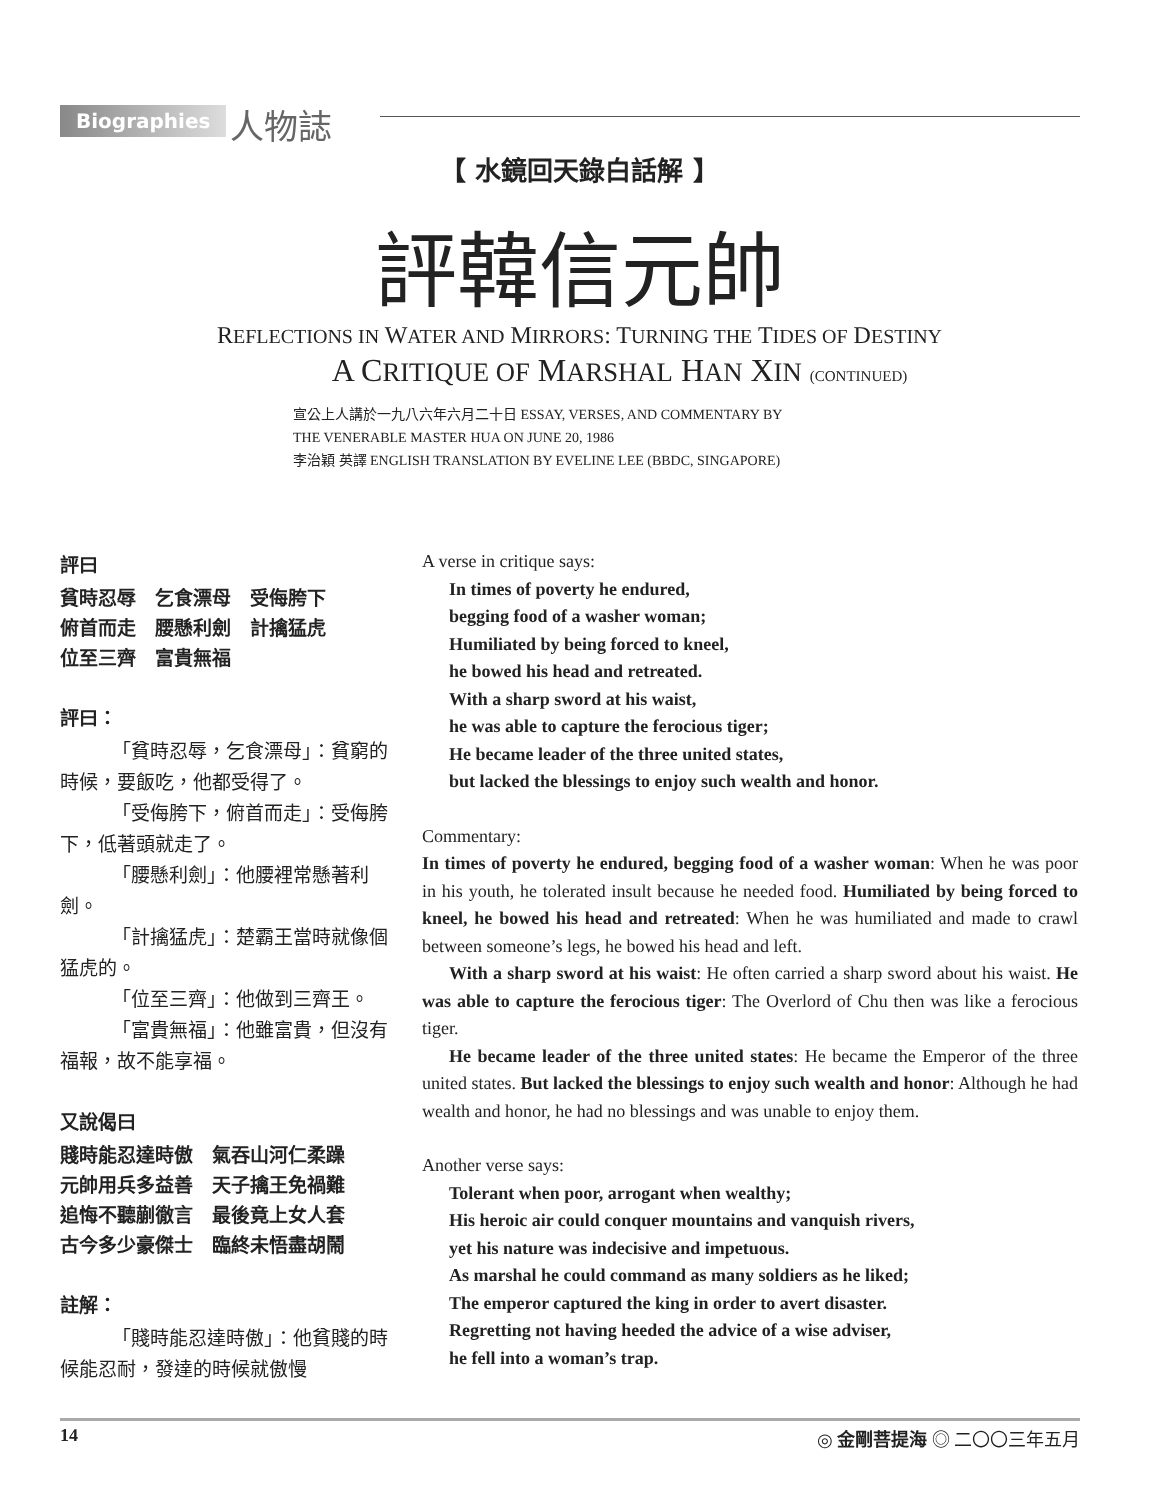Biographies 人物誌
【 水鏡回天錄白話解 】
評韓信元帥
REFLECTIONS IN WATER AND MIRRORS: TURNING THE TIDES OF DESTINY
A CRITIQUE OF MARSHAL HAN XIN (CONTINUED)
宣公上人講於一九八六年六月二十日 ESSAY, VERSES, AND COMMENTARY BY
THE VENERABLE MASTER HUA ON JUNE 20, 1986
李治穎 英譯 ENGLISH TRANSLATION BY EVELINE LEE (BBDC, SINGAPORE)
評曰
貧時忍辱　乞食漂母　受侮胯下
俯首而走　腰懸利劍　計擒猛虎
位至三齊　富貴無福
評曰：
「貧時忍辱，乞食漂母」：貧窮的時候，要飯吃，他都受得了。
「受侮胯下，俯首而走」：受侮胯下，低著頭就走了。
「腰懸利劍」：他腰裡常懸著利劍。
「計擒猛虎」：楚霸王當時就像個猛虎的。
「位至三齊」：他做到三齊王。
「富貴無福」：他雖富貴，但沒有福報，故不能享福。
又說偈曰
賤時能忍達時傲　氣吞山河仁柔躁
元帥用兵多益善　天子擒王免禍難
追悔不聽蒯徹言　最後竟上女人套
古今多少豪傑士　臨終未悟盡胡鬧
註解：
「賤時能忍達時傲」：他貧賤的時候能忍耐，發達的時候就傲慢
A verse in critique says:
In times of poverty he endured,
begging food of a washer woman;
Humiliated by being forced to kneel,
he bowed his head and retreated.
With a sharp sword at his waist,
he was able to capture the ferocious tiger;
He became leader of the three united states,
but lacked the blessings to enjoy such wealth and honor.
Commentary:
In times of poverty he endured, begging food of a washer woman: When he was poor in his youth, he tolerated insult because he needed food. Humiliated by being forced to kneel, he bowed his head and retreated: When he was humiliated and made to crawl between someone’s legs, he bowed his head and left.
With a sharp sword at his waist: He often carried a sharp sword about his waist. He was able to capture the ferocious tiger: The Overlord of Chu then was like a ferocious tiger.
He became leader of the three united states: He became the Emperor of the three united states. But lacked the blessings to enjoy such wealth and honor: Although he had wealth and honor, he had no blessings and was unable to enjoy them.
Another verse says:
Tolerant when poor, arrogant when wealthy;
His heroic air could conquer mountains and vanquish rivers,
yet his nature was indecisive and impetuous.
As marshal he could command as many soldiers as he liked;
The emperor captured the king in order to avert disaster.
Regretting not having heeded the advice of a wise adviser,
he fell into a woman’s trap.
14 ◎ 金剛菩提海 ◎ 二〇〇三年五月